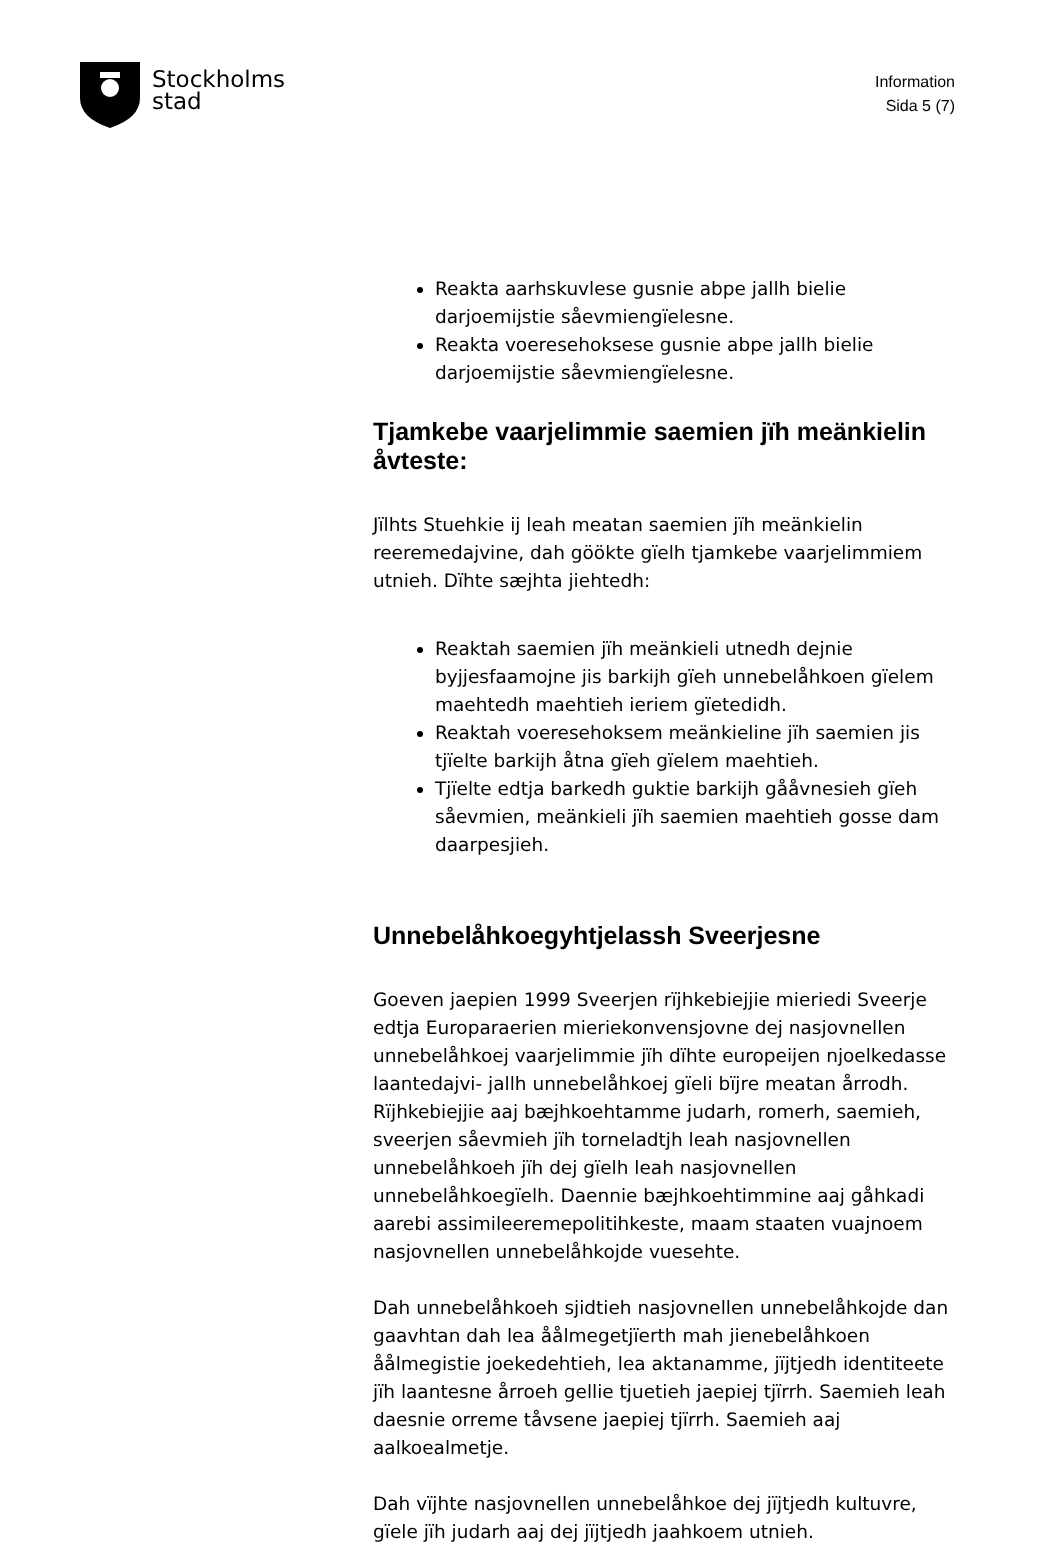Stockholms
stad
Information
Sida 5 (7)
Reakta aarhskuvlese gusnie abpe jallh bielie darjoemijstie såevmiengïelesne.
Reakta voeresehoksese gusnie abpe jallh bielie darjoemijstie såevmiengïelesne.
Tjamkebe vaarjelimmie saemien jïh meänkielin åvteste:
Jïlhts Stuehkie ij leah meatan saemien jïh meänkielin reeremedajvine, dah göökte gïelh tjamkebe vaarjelimmiem utnieh. Dïhte sæjhta jiehtedh:
Reaktah saemien jïh meänkieli utnedh dejnie byjjesfaamojne jis barkijh gïeh unnebelåhkoen gïelem maehtedh maehtieh ieriem gïetedidh.
Reaktah voeresehoksem meänkieline jïh saemien jis tjïelte barkijh åtna gïeh gïelem maehtieh.
Tjïelte edtja barkedh guktie barkijh gååvnesieh gïeh såevmien, meänkieli jïh saemien maehtieh gosse dam daarpesjieh.
Unnebelåhkoegyhtjelassh Sveerjesne
Goeven jaepien 1999 Sveerjen rïjhkebiejjie mieriedi Sveerje edtja Europaraerien mieriekonvensjovne dej nasjovnellen unnebelåhkoej vaarjelimmie jïh dïhte europeijen njoelkedasse laantedajvi- jallh unnebelåhkoej gïeli bïjre meatan årrodh. Rïjhkebiejjie aaj bæjhkoehtamme judarh, romerh, saemieh, sveerjen såevmieh jïh torneladtjh leah nasjovnellen unnebelåhkoeh jïh dej gïelh leah nasjovnellen unnebelåhkoegïelh. Daennie bæjhkoehtimmine aaj gåhkadi aarebi assimileeremepolitihkeste, maam staaten vuajnoem nasjovnellen unnebelåhkojde vuesehte.
Dah unnebelåhkoeh sjidtieh nasjovnellen unnebelåhkojde dan gaavhtan dah lea åålmegetjïerth mah jienebelåhkoen åålmegistie joekedehtieh, lea aktanamme, jïjtjedh identiteete jïh laantesne årroeh gellie tjuetieh jaepiej tjïrrh. Saemieh leah daesnie orreme tåvsene jaepiej tjïrrh. Saemieh aaj aalkoealmetje.
Dah vïjhte nasjovnellen unnebelåhkoe dej jïjtjedh kultuvre, gïele jïh judarh aaj dej jïjtjedh jaahkoem utnieh.